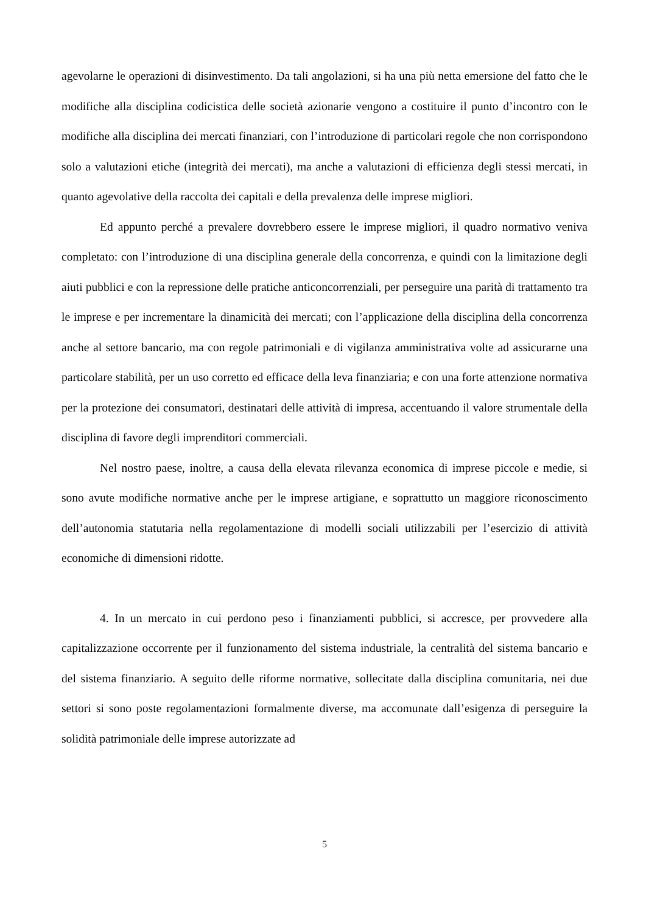agevolarne le operazioni di disinvestimento. Da tali angolazioni, si ha una più netta emersione del fatto che le modifiche alla disciplina codicistica delle società azionarie vengono a costituire il punto d’incontro con le modifiche alla disciplina dei mercati finanziari, con l’introduzione di particolari regole che non corrispondono solo a valutazioni etiche (integrità dei mercati), ma anche a valutazioni di efficienza degli stessi mercati, in quanto agevolative della raccolta dei capitali e della prevalenza delle imprese migliori.
Ed appunto perché a prevalere dovrebbero essere le imprese migliori, il quadro normativo veniva completato: con l’introduzione di una disciplina generale della concorrenza, e quindi con la limitazione degli aiuti pubblici e con la repressione delle pratiche anticoncorrenziali, per perseguire una parità di trattamento tra le imprese e per incrementare la dinamicità dei mercati; con l’applicazione della disciplina della concorrenza anche al settore bancario, ma con regole patrimoniali e di vigilanza amministrativa volte ad assicurarne una particolare stabilità, per un uso corretto ed efficace della leva finanziaria; e con una forte attenzione normativa per la protezione dei consumatori, destinatari delle attività di impresa, accentuando il valore strumentale della disciplina di favore degli imprenditori commerciali.
Nel nostro paese, inoltre, a causa della elevata rilevanza economica di imprese piccole e medie, si sono avute modifiche normative anche per le imprese artigiane, e soprattutto un maggiore riconoscimento dell’autonomia statutaria nella regolamentazione di modelli sociali utilizzabili per l’esercizio di attività economiche di dimensioni ridotte.
4. In un mercato in cui perdono peso i finanziamenti pubblici, si accresce, per provvedere alla capitalizzazione occorrente per il funzionamento del sistema industriale, la centralità del sistema bancario e del sistema finanziario. A seguito delle riforme normative, sollecitate dalla disciplina comunitaria, nei due settori si sono poste regolamentazioni formalmente diverse, ma accomunate dall’esigenza di perseguire la solidità patrimoniale delle imprese autorizzate ad
5